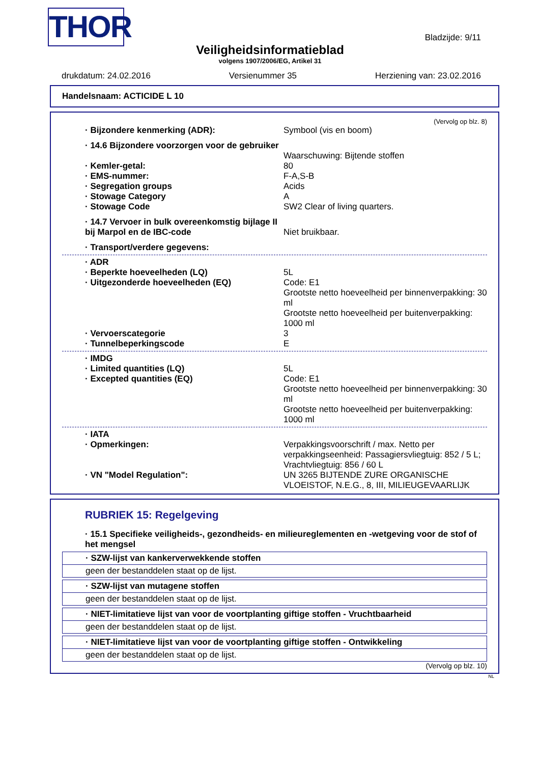THOR Bladzijde: 9/11
Veiligheidsinformatieblad
volgens 1907/2006/EG, Artikel 31
drukdatum: 24.02.2016 Versienummer 35 Herziening van: 23.02.2016
Handelsnaam: ACTICIDE L 10
(Vervolg op blz. 8)
| · Bijzondere kenmerking (ADR): | Symbool (vis en boom) |
| · 14.6 Bijzondere voorzorgen voor de gebruiker | Waarschuwing: Bijtende stoffen |
| · Kemler-getal: | 80 |
| · EMS-nummer: | F-A,S-B |
| · Segregation groups | Acids |
| · Stowage Category | A |
| · Stowage Code | SW2 Clear of living quarters. |
| · 14.7 Vervoer in bulk overeenkomstig bijlage II bij Marpol en de IBC-code | Niet bruikbaar. |
| · Transport/verdere gegevens: | |
| · ADR | |
| · Beperkte hoeveelheden (LQ) | 5L |
| · Uitgezonderde hoeveelheden (EQ) | Code: E1 Grootste netto hoeveelheid per binnenverpakking: 30 ml Grootste netto hoeveelheid per buitenverpakking: 1000 ml |
| · Vervoerscategorie | 3 |
| · Tunnelbeperkingscode | E |
| · IMDG | |
| · Limited quantities (LQ) | 5L |
| · Excepted quantities (EQ) | Code: E1 Grootste netto hoeveelheid per binnenverpakking: 30 ml Grootste netto hoeveelheid per buitenverpakking: 1000 ml |
| · IATA | |
| · Opmerkingen: | Verpakkingsvoorschrift / max. Netto per verpakkingseenheid: Passagiersvliegtuig: 852 / 5 L; Vrachtvliegtuig: 856 / 60 L |
| · VN "Model Regulation": | UN 3265 BIJTENDE ZURE ORGANISCHE VLOEISTOF, N.E.G., 8, III, MILIEUGEVAARLIJK |
RUBRIEK 15: Regelgeving
· 15.1 Specifieke veiligheids-, gezondheids- en milieureglementen en -wetgeving voor de stof of het mengsel
· SZW-lijst van kankerverwekkende stoffen
geen der bestanddelen staat op de lijst.
· SZW-lijst van mutagene stoffen
geen der bestanddelen staat op de lijst.
· NIET-limitatieve lijst van voor de voortplanting giftige stoffen - Vruchtbaarheid
geen der bestanddelen staat op de lijst.
· NIET-limitatieve lijst van voor de voortplanting giftige stoffen - Ontwikkeling
geen der bestanddelen staat op de lijst.
(Vervolg op blz. 10)
NL